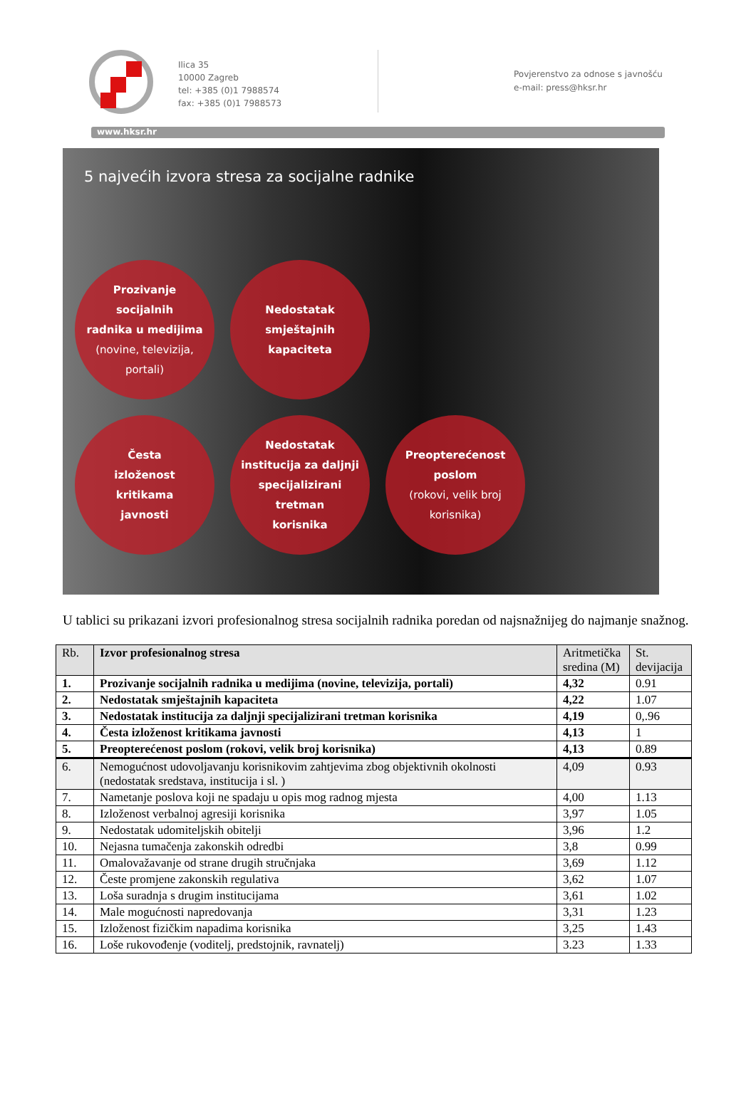Ilica 35
10000 Zagreb
tel: +385 (0)1 7988574
fax: +385 (0)1 7988573
Povjerenstvo za odnose s javnošću
e-mail: press@hksr.hr
www.hksr.hr
5 najvećih izvora stresa za socijalne radnike
Prozivanje
socijalnih
radnika u medijima
(novine, televizija,
portali)
Nedostatak
smještajnih
kapaciteta
Česta
izloženost
kritikama
javnosti
Nedostatak
institucija za daljnji
specijalizirani
tretman
korisnika
Preopterećenost
poslom
(rokovi, velik broj
korisnika)
U tablici su prikazani izvori profesionalnog stresa socijalnih radnika poredan od najsnažnijeg do najmanje snažnog.
| Rb. | Izvor profesionalnog stresa | Aritmetička sredina (M) | St. devijacija |
| --- | --- | --- | --- |
| 1. | Prozivanje socijalnih radnika u medijima (novine, televizija, portali) | 4,32 | 0.91 |
| 2. | Nedostatak smještajnih kapaciteta | 4,22 | 1.07 |
| 3. | Nedostatak institucija za daljnji specijalizirani tretman korisnika | 4,19 | 0,.96 |
| 4. | Česta izloženost kritikama javnosti | 4,13 | 1 |
| 5. | Preopterećenost poslom (rokovi, velik broj korisnika) | 4,13 | 0.89 |
| 6. | Nemogućnost udovoljavanju korisnikovim zahtjevima zbog objektivnih okolnosti (nedostatak sredstava, institucija i sl. ) | 4,09 | 0.93 |
| 7. | Nametanje poslova koji ne spadaju u opis mog radnog mjesta | 4,00 | 1.13 |
| 8. | Izloženost verbalnoj agresiji korisnika | 3,97 | 1.05 |
| 9. | Nedostatak udomiteljskih obitelji | 3,96 | 1.2 |
| 10. | Nejasna tumačenja zakonskih odredbi | 3,8 | 0.99 |
| 11. | Omalovažavanje od strane drugih stručnjaka | 3,69 | 1.12 |
| 12. | Česte promjene zakonskih regulativa | 3,62 | 1.07 |
| 13. | Loša suradnja s drugim institucijama | 3,61 | 1.02 |
| 14. | Male mogućnosti napredovanja | 3,31 | 1.23 |
| 15. | Izloženost fizičkim napadima korisnika | 3,25 | 1.43 |
| 16. | Loše rukovođenje (voditelj, predstojnik, ravnatelj) | 3.23 | 1.33 |